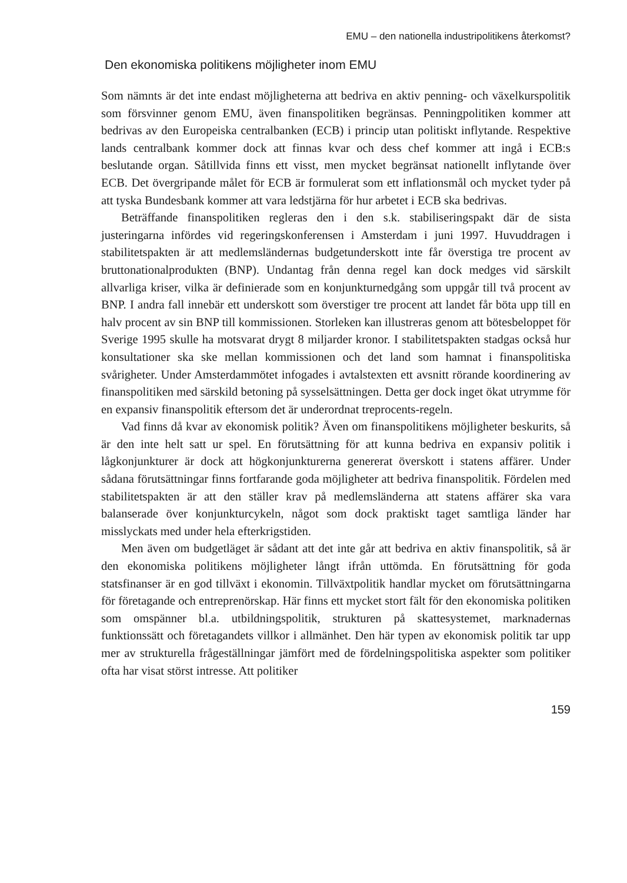EMU – den nationella industripolitikens återkomst?
Den ekonomiska politikens möjligheter inom EMU
Som nämnts är det inte endast möjligheterna att bedriva en aktiv penning- och växelkurspolitik som försvinner genom EMU, även finanspolitiken begränsas. Penningpolitiken kommer att bedrivas av den Europeiska centralbanken (ECB) i princip utan politiskt inflytande. Respektive lands centralbank kommer dock att finnas kvar och dess chef kommer att ingå i ECB:s beslutande organ. Såtillvida finns ett visst, men mycket begränsat nationellt inflytande över ECB. Det övergripande målet för ECB är formulerat som ett inflationsmål och mycket tyder på att tyska Bundesbank kommer att vara ledstjärna för hur arbetet i ECB ska bedrivas.
Beträffande finanspolitiken regleras den i den s.k. stabiliseringspakt där de sista justeringarna infördes vid regeringskonferensen i Amsterdam i juni 1997. Huvuddragen i stabilitetspakten är att medlemsländernas budgetunderskott inte får överstiga tre procent av bruttonationalprodukten (BNP). Undantag från denna regel kan dock medges vid särskilt allvarliga kriser, vilka är definierade som en konjunkturnedgång som uppgår till två procent av BNP. I andra fall innebär ett underskott som överstiger tre procent att landet får böta upp till en halv procent av sin BNP till kommissionen. Storleken kan illustreras genom att bötesbeloppet för Sverige 1995 skulle ha motsvarat drygt 8 miljarder kronor. I stabilitetspakten stadgas också hur konsultationer ska ske mellan kommissionen och det land som hamnat i finanspolitiska svårigheter. Under Amsterdammötet infogades i avtalstexten ett avsnitt rörande koordinering av finanspolitiken med särskild betoning på sysselsättningen. Detta ger dock inget ökat utrymme för en expansiv finanspolitik eftersom det är underordnat treprocents-regeln.
Vad finns då kvar av ekonomisk politik? Även om finanspolitikens möjligheter beskurits, så är den inte helt satt ur spel. En förutsättning för att kunna bedriva en expansiv politik i lågkonjunkturer är dock att högkonjunkturerna genererat överskott i statens affärer. Under sådana förutsättningar finns fortfarande goda möjligheter att bedriva finanspolitik. Fördelen med stabilitetspakten är att den ställer krav på medlemsländerna att statens affärer ska vara balanserade över konjunkturcykeln, något som dock praktiskt taget samtliga länder har misslyckats med under hela efterkrigstiden.
Men även om budgetläget är sådant att det inte går att bedriva en aktiv finanspolitik, så är den ekonomiska politikens möjligheter långt ifrån uttömda. En förutsättning för goda statsfinanser är en god tillväxt i ekonomin. Tillväxtpolitik handlar mycket om förutsättningarna för företagande och entreprenörskap. Här finns ett mycket stort fält för den ekonomiska politiken som omspänner bl.a. utbildningspolitik, strukturen på skattesystemet, marknadernas funktionssätt och företagandets villkor i allmänhet. Den här typen av ekonomisk politik tar upp mer av strukturella frågeställningar jämfört med de fördelningspolitiska aspekter som politiker ofta har visat störst intresse. Att politiker
159